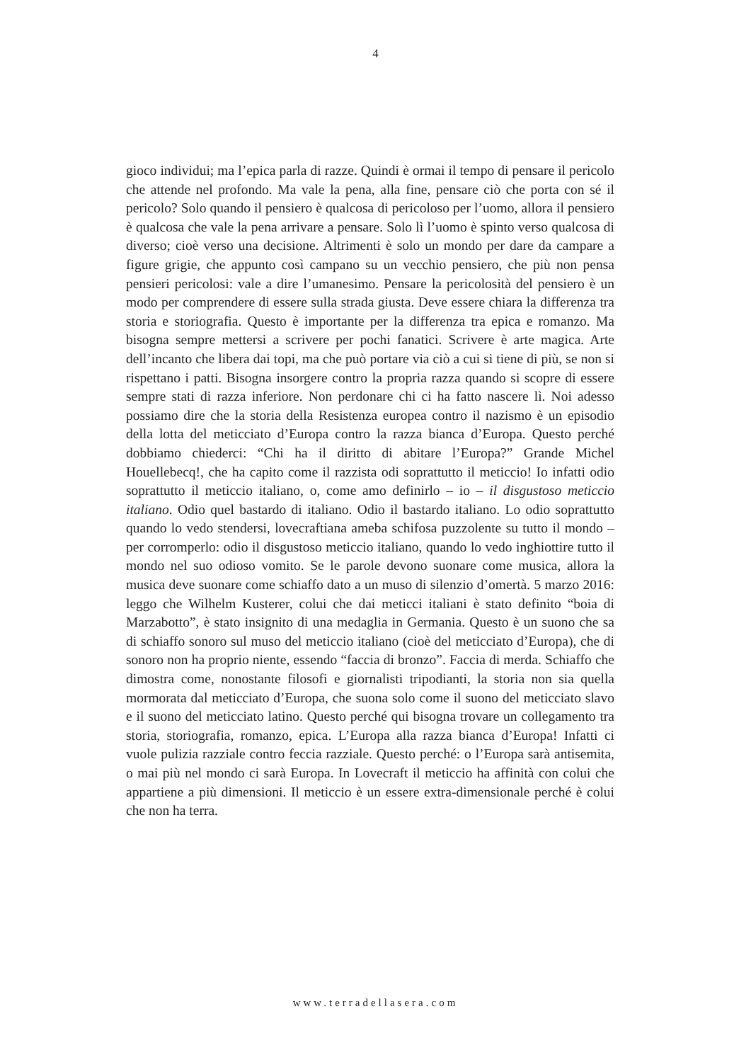4
gioco individui; ma l’epica parla di razze. Quindi è ormai il tempo di pensare il pericolo che attende nel profondo. Ma vale la pena, alla fine, pensare ciò che porta con sé il pericolo? Solo quando il pensiero è qualcosa di pericoloso per l’uomo, allora il pensiero è qualcosa che vale la pena arrivare a pensare. Solo lì l’uomo è spinto verso qualcosa di diverso; cioè verso una decisione. Altrimenti è solo un mondo per dare da campare a figure grigie, che appunto così campano su un vecchio pensiero, che più non pensa pensieri pericolosi: vale a dire l’umanesimo. Pensare la pericolosità del pensiero è un modo per comprendere di essere sulla strada giusta. Deve essere chiara la differenza tra storia e storiografia. Questo è importante per la differenza tra epica e romanzo. Ma bisogna sempre mettersi a scrivere per pochi fanatici. Scrivere è arte magica. Arte dell’incanto che libera dai topi, ma che può portare via ciò a cui si tiene di più, se non si rispettano i patti. Bisogna insorgere contro la propria razza quando si scopre di essere sempre stati di razza inferiore. Non perdonare chi ci ha fatto nascere lì. Noi adesso possiamo dire che la storia della Resistenza europea contro il nazismo è un episodio della lotta del meticciato d’Europa contro la razza bianca d’Europa. Questo perché dobbiamo chiederci: “Chi ha il diritto di abitare l’Europa?” Grande Michel Houellebecq!, che ha capito come il razzista odi soprattutto il meticcio! Io infatti odio soprattutto il meticcio italiano, o, come amo definirlo – io – il disgustoso meticcio italiano. Odio quel bastardo di italiano. Odio il bastardo italiano. Lo odio soprattutto quando lo vedo stendersi, lovecraftiana ameba schifosa puzzolente su tutto il mondo – per corromperlo: odio il disgustoso meticcio italiano, quando lo vedo inghiottire tutto il mondo nel suo odioso vomito. Se le parole devono suonare come musica, allora la musica deve suonare come schiaffo dato a un muso di silenzio d’omertà. 5 marzo 2016: leggo che Wilhelm Kusterer, colui che dai meticci italiani è stato definito “boia di Marzabotto”, è stato insignito di una medaglia in Germania. Questo è un suono che sa di schiaffo sonoro sul muso del meticcio italiano (cioè del meticciato d’Europa), che di sonoro non ha proprio niente, essendo “faccia di bronzo”. Faccia di merda. Schiaffo che dimostra come, nonostante filosofi e giornalisti tripodianti, la storia non sia quella mormorata dal meticciato d’Europa, che suona solo come il suono del meticciato slavo e il suono del meticciato latino. Questo perché qui bisogna trovare un collegamento tra storia, storiografia, romanzo, epica. L’Europa alla razza bianca d’Europa! Infatti ci vuole pulizia razziale contro feccia razziale. Questo perché: o l’Europa sarà antisemita, o mai più nel mondo ci sarà Europa. In Lovecraft il meticcio ha affinità con colui che appartiene a più dimensioni. Il meticcio è un essere extra-dimensionale perché è colui che non ha terra.
www.terradellasera.com